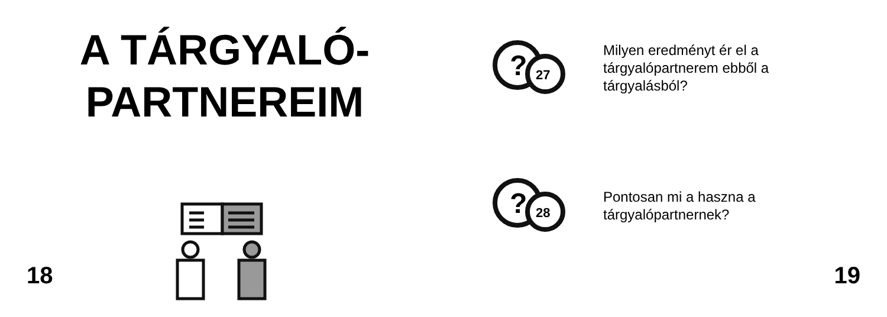A TÁRGYALÓ-
PARTNEREIM
18
?
27
Milyen eredményt ér el a tárgyalópartnerem ebből a tárgyalásból?
?
28
Pontosan mi a haszna a tárgyalópartnernek?
19